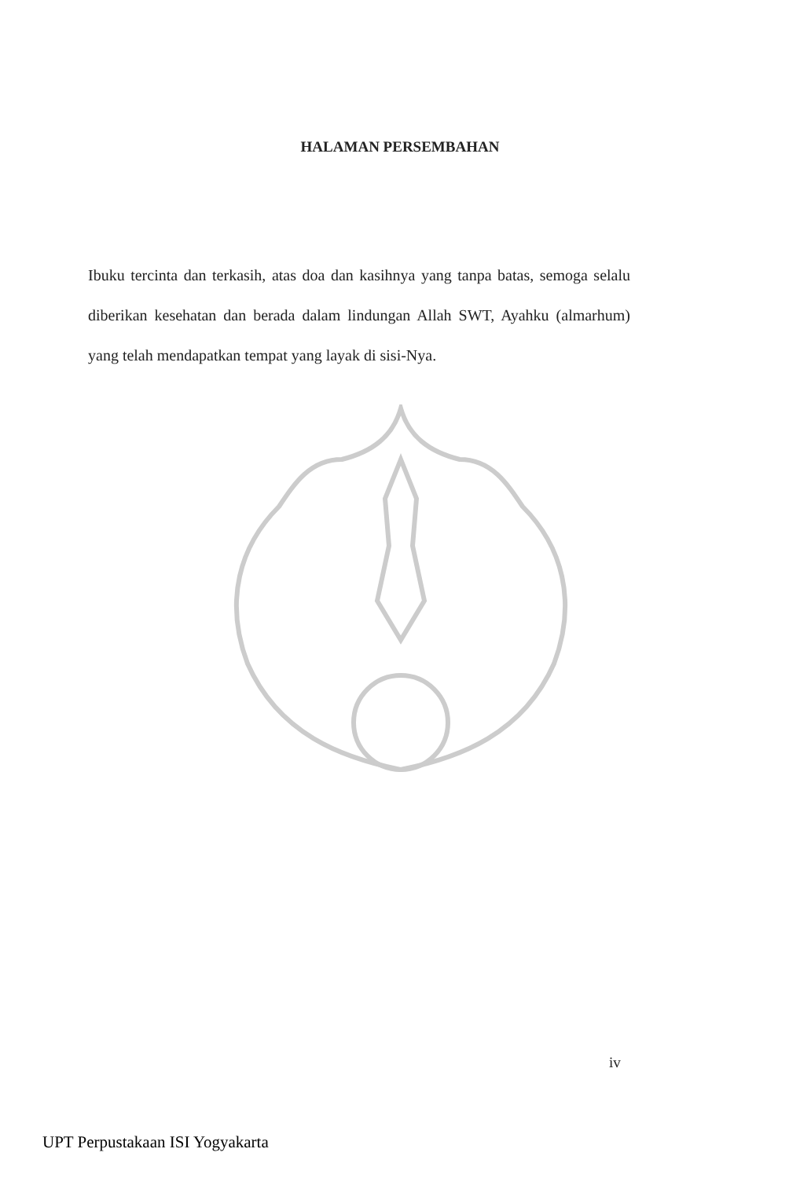HALAMAN PERSEMBAHAN
Ibuku tercinta dan terkasih, atas doa dan kasihnya yang tanpa batas, semoga selalu diberikan kesehatan dan berada dalam lindungan Allah SWT, Ayahku (almarhum) yang telah mendapatkan tempat yang layak di sisi-Nya.
iv
UPT Perpustakaan ISI Yogyakarta